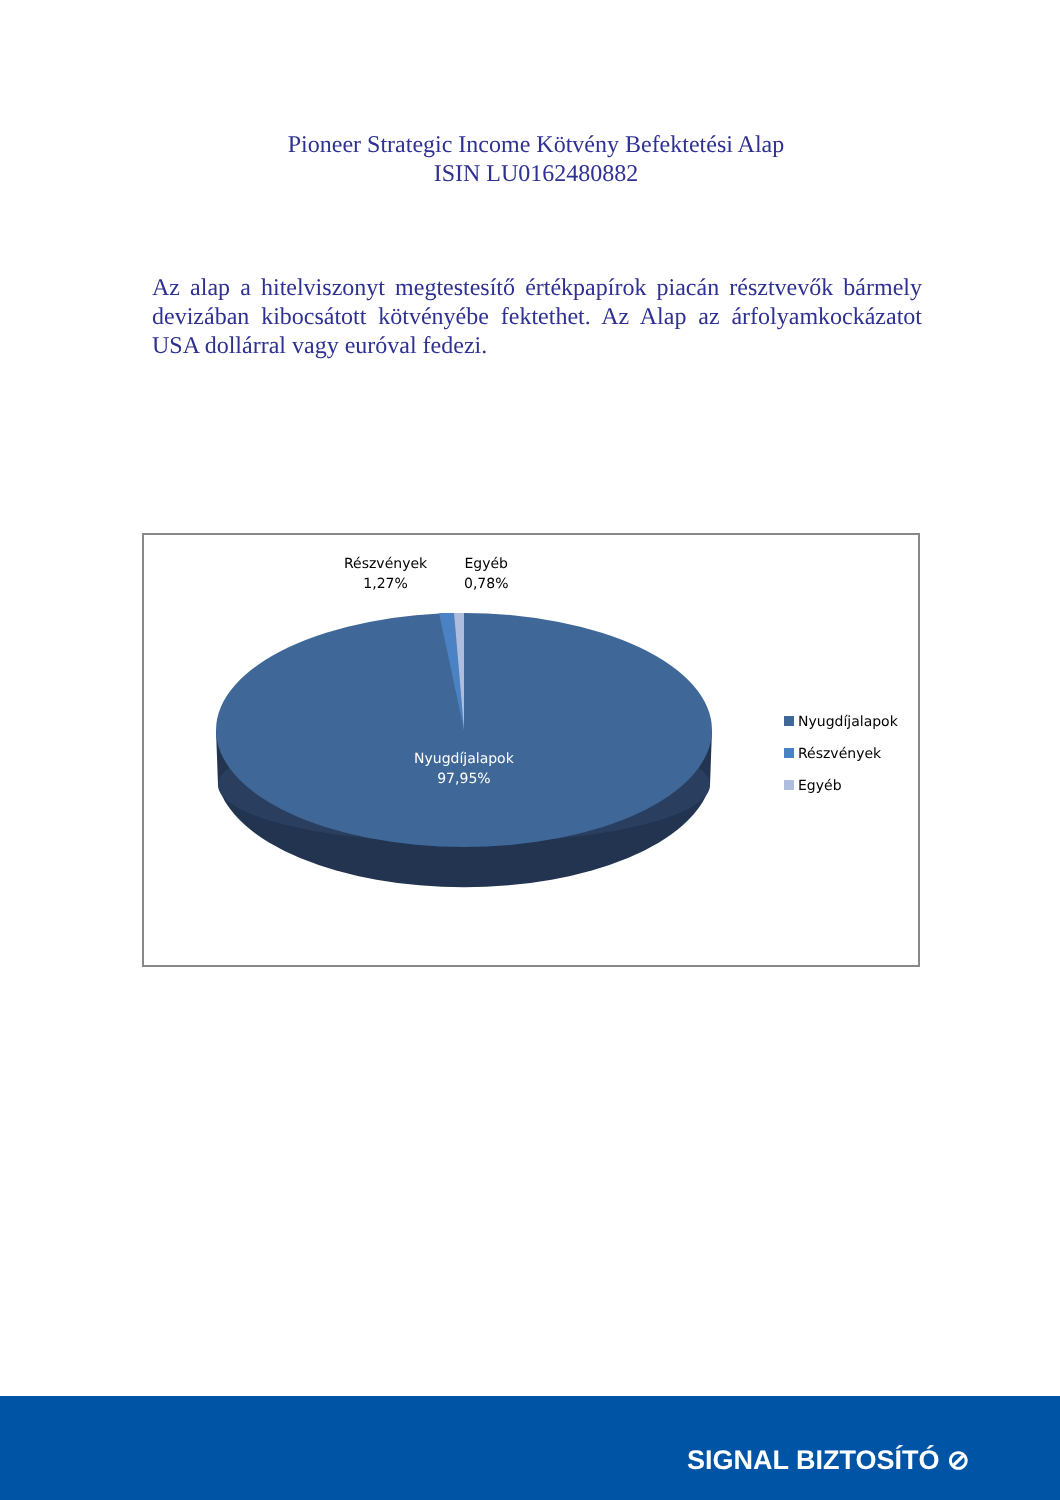Pioneer Strategic Income Kötvény Befektetési Alap
ISIN LU0162480882
Az alap a hitelviszonyt megtestesítő értékpapírok piacán résztvevők bármely devizában kibocsátott kötvényébe fektethet. Az Alap az árfolyamkockázatot USA dollárral vagy euróval fedezi.
Részvények
1,27%
Egyéb
0,78%
Nyugdíjalapok
97,95%
Nyugdíjalapok
Részvények
Egyéb
SIGNAL BIZTOSÍTÓ ⊘